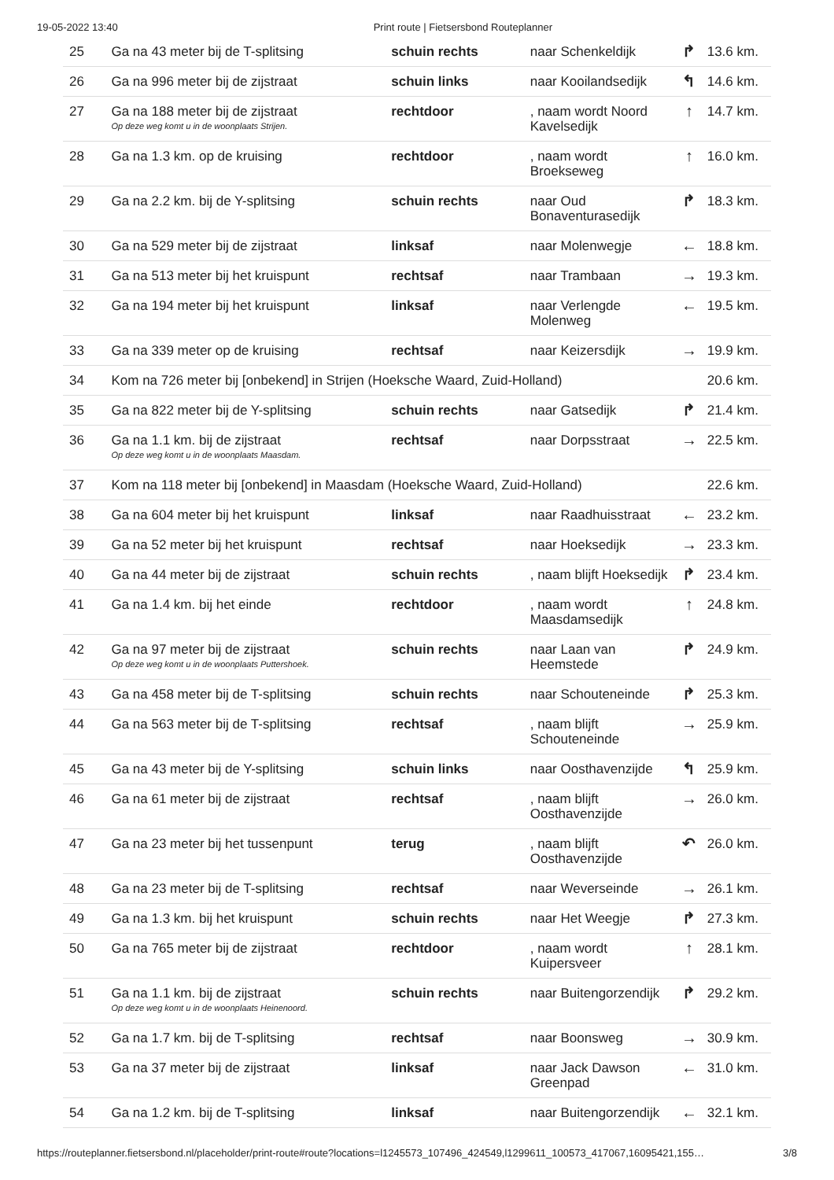19-05-2022 13:40 Print route | Fietsersbond Routeplanner
| 25 | Ga na 43 meter bij de T-splitsing | schuin rechts | naar Schenkeldijk | ↱ | 13.6 km. |
| 26 | Ga na 996 meter bij de zijstraat | schuin links | naar Kooilandsedijk | ↰ | 14.6 km. |
| 27 | Ga na 188 meter bij de zijstraat Op deze weg komt u in de woonplaats Strijen. | rechtdoor | , naam wordt Noord Kavelsedijk | ↑ | 14.7 km. |
| 28 | Ga na 1.3 km. op de kruising | rechtdoor | , naam wordt Broekseweg | ↑ | 16.0 km. |
| 29 | Ga na 2.2 km. bij de Y-splitsing | schuin rechts | naar Oud Bonaventurasedijk | ↱ | 18.3 km. |
| 30 | Ga na 529 meter bij de zijstraat | linksaf | naar Molenwegje | ← | 18.8 km. |
| 31 | Ga na 513 meter bij het kruispunt | rechtsaf | naar Trambaan | → | 19.3 km. |
| 32 | Ga na 194 meter bij het kruispunt | linksaf | naar Verlengde Molenweg | ← | 19.5 km. |
| 33 | Ga na 339 meter op de kruising | rechtsaf | naar Keizersdijk | → | 19.9 km. |
| 34 | Kom na 726 meter bij [onbekend] in Strijen (Hoeksche Waard, Zuid-Holland) | | | | 20.6 km. |
| 35 | Ga na 822 meter bij de Y-splitsing | schuin rechts | naar Gatsedijk | ↱ | 21.4 km. |
| 36 | Ga na 1.1 km. bij de zijstraat Op deze weg komt u in de woonplaats Maasdam. | rechtsaf | naar Dorpsstraat | → | 22.5 km. |
| 37 | Kom na 118 meter bij [onbekend] in Maasdam (Hoeksche Waard, Zuid-Holland) | | | | 22.6 km. |
| 38 | Ga na 604 meter bij het kruispunt | linksaf | naar Raadhuisstraat | ← | 23.2 km. |
| 39 | Ga na 52 meter bij het kruispunt | rechtsaf | naar Hoeksedijk | → | 23.3 km. |
| 40 | Ga na 44 meter bij de zijstraat | schuin rechts | , naam blijft Hoeksedijk | ↱ | 23.4 km. |
| 41 | Ga na 1.4 km. bij het einde | rechtdoor | , naam wordt Maasdamsedijk | ↑ | 24.8 km. |
| 42 | Ga na 97 meter bij de zijstraat Op deze weg komt u in de woonplaats Puttershoek. | schuin rechts | naar Laan van Heemstede | ↱ | 24.9 km. |
| 43 | Ga na 458 meter bij de T-splitsing | schuin rechts | naar Schouteneinde | ↱ | 25.3 km. |
| 44 | Ga na 563 meter bij de T-splitsing | rechtsaf | , naam blijft Schouteneinde | → | 25.9 km. |
| 45 | Ga na 43 meter bij de Y-splitsing | schuin links | naar Oosthavenzijde | ↰ | 25.9 km. |
| 46 | Ga na 61 meter bij de zijstraat | rechtsaf | , naam blijft Oosthavenzijde | → | 26.0 km. |
| 47 | Ga na 23 meter bij het tussenpunt | terug | , naam blijft Oosthavenzijde | ↶ | 26.0 km. |
| 48 | Ga na 23 meter bij de T-splitsing | rechtsaf | naar Weverseinde | → | 26.1 km. |
| 49 | Ga na 1.3 km. bij het kruispunt | schuin rechts | naar Het Weegje | ↱ | 27.3 km. |
| 50 | Ga na 765 meter bij de zijstraat | rechtdoor | , naam wordt Kuipersveer | ↑ | 28.1 km. |
| 51 | Ga na 1.1 km. bij de zijstraat Op deze weg komt u in de woonplaats Heinenoord. | schuin rechts | naar Buitengorzendijk | ↱ | 29.2 km. |
| 52 | Ga na 1.7 km. bij de T-splitsing | rechtsaf | naar Boonsweg | → | 30.9 km. |
| 53 | Ga na 37 meter bij de zijstraat | linksaf | naar Jack Dawson Greenpad | ← | 31.0 km. |
| 54 | Ga na 1.2 km. bij de T-splitsing | linksaf | naar Buitengorzendijk | ← | 32.1 km. |
https://routeplanner.fietsersbond.nl/placeholder/print-route#route?locations=l1245573_107496_424549,l1299611_100573_417067,16095421,155… 3/8